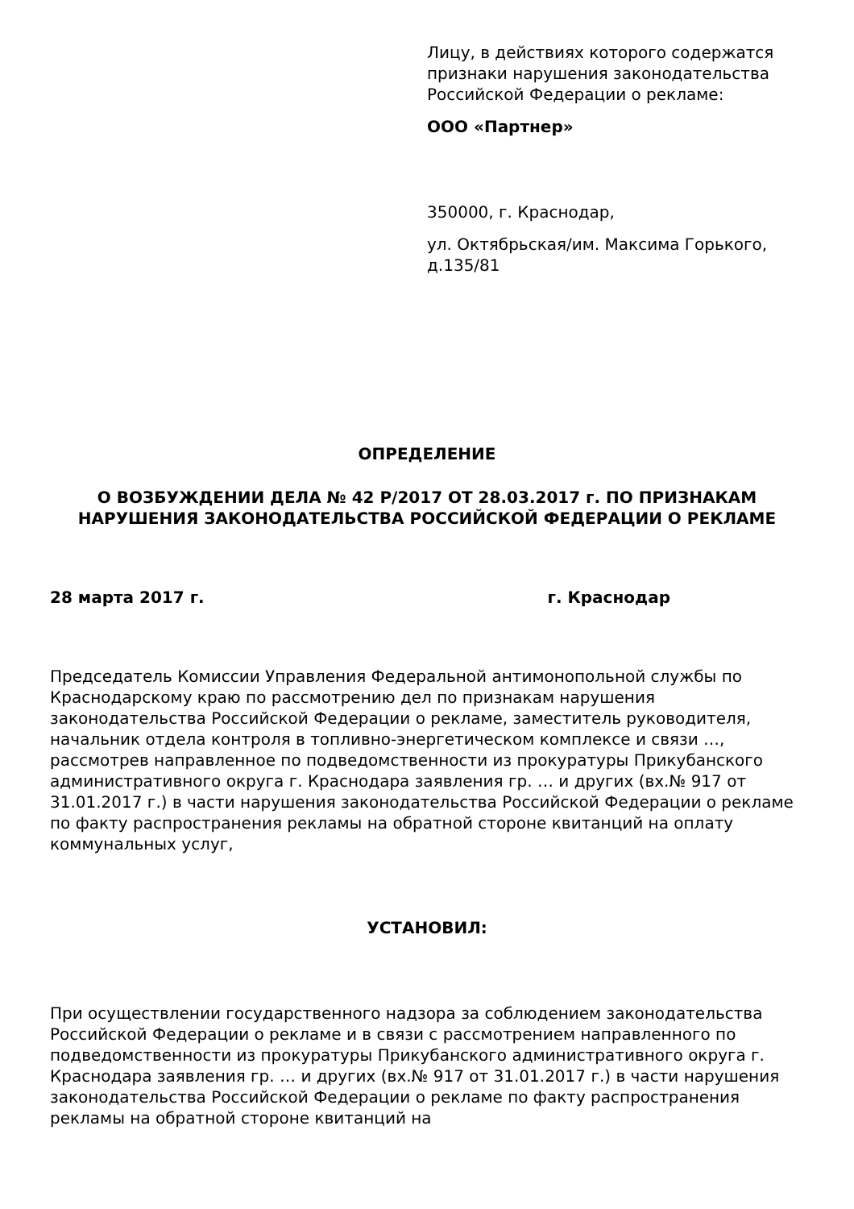Лицу, в действиях которого содержатся признаки нарушения законодательства Российской Федерации о рекламе:
ООО «Партнер»
350000, г. Краснодар,
ул. Октябрьская/им. Максима Горького, д.135/81
ОПРЕДЕЛЕНИЕ
О ВОЗБУЖДЕНИИ ДЕЛА № 42 Р/2017 ОТ 28.03.2017 г. ПО ПРИЗНАКАМ НАРУШЕНИЯ ЗАКОНОДАТЕЛЬСТВА РОССИЙСКОЙ ФЕДЕРАЦИИ О РЕКЛАМЕ
28 марта 2017 г. г. Краснодар
Председатель Комиссии Управления Федеральной антимонопольной службы по Краснодарскому краю по рассмотрению дел по признакам нарушения законодательства Российской Федерации о рекламе, заместитель руководителя, начальник отдела контроля в топливно-энергетическом комплексе и связи …, рассмотрев направленное по подведомственности из прокуратуры Прикубанского административного округа г. Краснодара заявления гр. … и других (вх.№ 917 от 31.01.2017 г.) в части нарушения законодательства Российской Федерации о рекламе по факту распространения рекламы на обратной стороне квитанций на оплату коммунальных услуг,
УСТАНОВИЛ:
При осуществлении государственного надзора за соблюдением законодательства Российской Федерации о рекламе и в связи с рассмотрением направленного по подведомственности из прокуратуры Прикубанского административного округа г. Краснодара заявления гр. … и других (вх.№ 917 от 31.01.2017 г.) в части нарушения законодательства Российской Федерации о рекламе по факту распространения рекламы на обратной стороне квитанций на